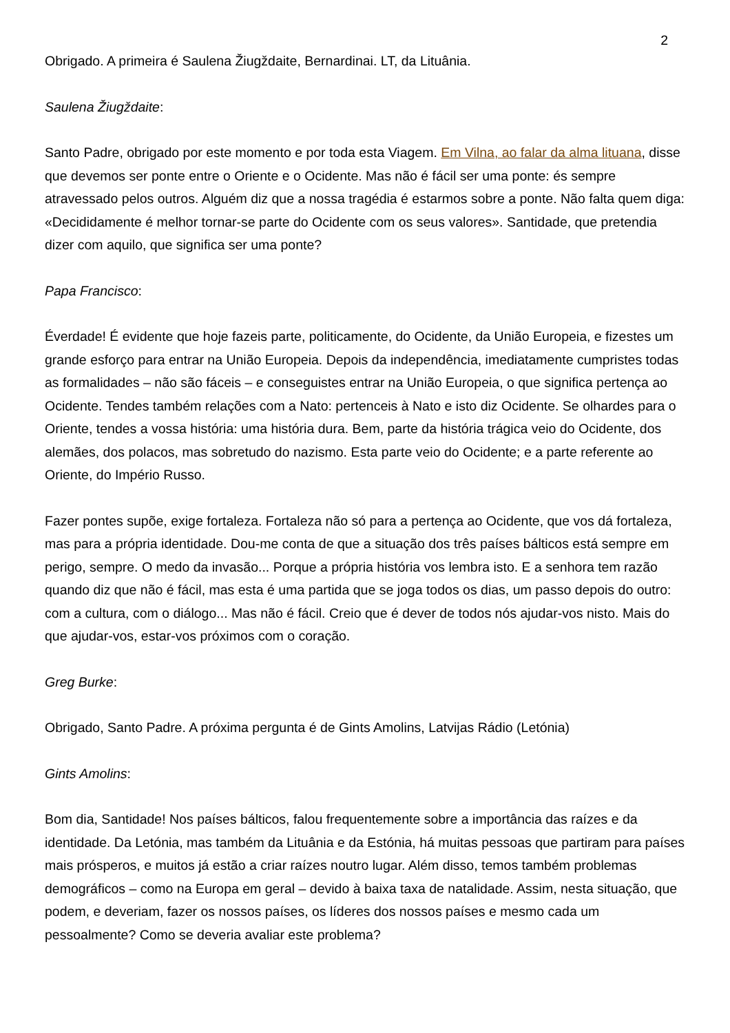2
Obrigado. A primeira é Saulena Žiugždaite, Bernardinai. LT, da Lituânia.
Saulena Žiugždaite:
Santo Padre, obrigado por este momento e por toda esta Viagem. Em Vilna, ao falar da alma lituana, disse que devemos ser ponte entre o Oriente e o Ocidente. Mas não é fácil ser uma ponte: és sempre atravessado pelos outros. Alguém diz que a nossa tragédia é estarmos sobre a ponte. Não falta quem diga: «Decididamente é melhor tornar-se parte do Ocidente com os seus valores». Santidade, que pretendia dizer com aquilo, que significa ser uma ponte?
Papa Francisco:
Éverdade! É evidente que hoje fazeis parte, politicamente, do Ocidente, da União Europeia, e fizestes um grande esforço para entrar na União Europeia. Depois da independência, imediatamente cumpristes todas as formalidades – não são fáceis – e conseguistes entrar na União Europeia, o que significa pertença ao Ocidente. Tendes também relações com a Nato: pertenceis à Nato e isto diz Ocidente. Se olhardes para o Oriente, tendes a vossa história: uma história dura. Bem, parte da história trágica veio do Ocidente, dos alemães, dos polacos, mas sobretudo do nazismo. Esta parte veio do Ocidente; e a parte referente ao Oriente, do Império Russo.
Fazer pontes supõe, exige fortaleza. Fortaleza não só para a pertença ao Ocidente, que vos dá fortaleza, mas para a própria identidade. Dou-me conta de que a situação dos três países bálticos está sempre em perigo, sempre. O medo da invasão... Porque a própria história vos lembra isto. E a senhora tem razão quando diz que não é fácil, mas esta é uma partida que se joga todos os dias, um passo depois do outro: com a cultura, com o diálogo... Mas não é fácil. Creio que é dever de todos nós ajudar-vos nisto. Mais do que ajudar-vos, estar-vos próximos com o coração.
Greg Burke:
Obrigado, Santo Padre. A próxima pergunta é de Gints Amolins, Latvijas Rádio (Letónia)
Gints Amolins:
Bom dia, Santidade! Nos países bálticos, falou frequentemente sobre a importância das raízes e da identidade. Da Letónia, mas também da Lituânia e da Estónia, há muitas pessoas que partiram para países mais prósperos, e muitos já estão a criar raízes noutro lugar. Além disso, temos também problemas demográficos – como na Europa em geral – devido à baixa taxa de natalidade. Assim, nesta situação, que podem, e deveriam, fazer os nossos países, os líderes dos nossos países e mesmo cada um pessoalmente? Como se deveria avaliar este problema?